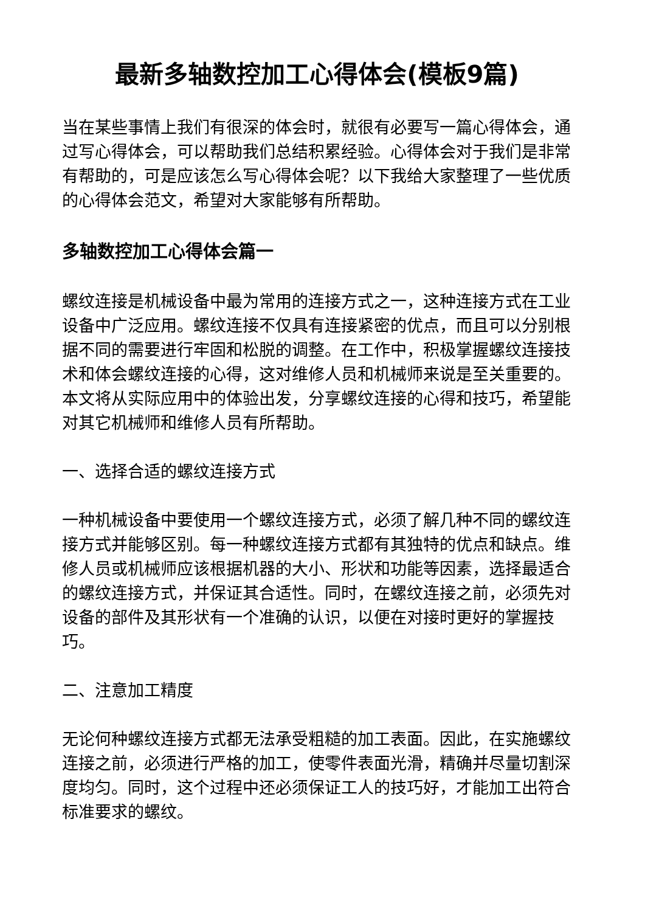最新多轴数控加工心得体会(模板9篇)
当在某些事情上我们有很深的体会时，就很有必要写一篇心得体会，通过写心得体会，可以帮助我们总结积累经验。心得体会对于我们是非常有帮助的，可是应该怎么写心得体会呢？以下我给大家整理了一些优质的心得体会范文，希望对大家能够有所帮助。
多轴数控加工心得体会篇一
螺纹连接是机械设备中最为常用的连接方式之一，这种连接方式在工业设备中广泛应用。螺纹连接不仅具有连接紧密的优点，而且可以分别根据不同的需要进行牢固和松脱的调整。在工作中，积极掌握螺纹连接技术和体会螺纹连接的心得，这对维修人员和机械师来说是至关重要的。本文将从实际应用中的体验出发，分享螺纹连接的心得和技巧，希望能对其它机械师和维修人员有所帮助。
一、选择合适的螺纹连接方式
一种机械设备中要使用一个螺纹连接方式，必须了解几种不同的螺纹连接方式并能够区别。每一种螺纹连接方式都有其独特的优点和缺点。维修人员或机械师应该根据机器的大小、形状和功能等因素，选择最适合的螺纹连接方式，并保证其合适性。同时，在螺纹连接之前，必须先对设备的部件及其形状有一个准确的认识，以便在对接时更好的掌握技巧。
二、注意加工精度
无论何种螺纹连接方式都无法承受粗糙的加工表面。因此，在实施螺纹连接之前，必须进行严格的加工，使零件表面光滑，精确并尽量切割深度均匀。同时，这个过程中还必须保证工人的技巧好，才能加工出符合标准要求的螺纹。